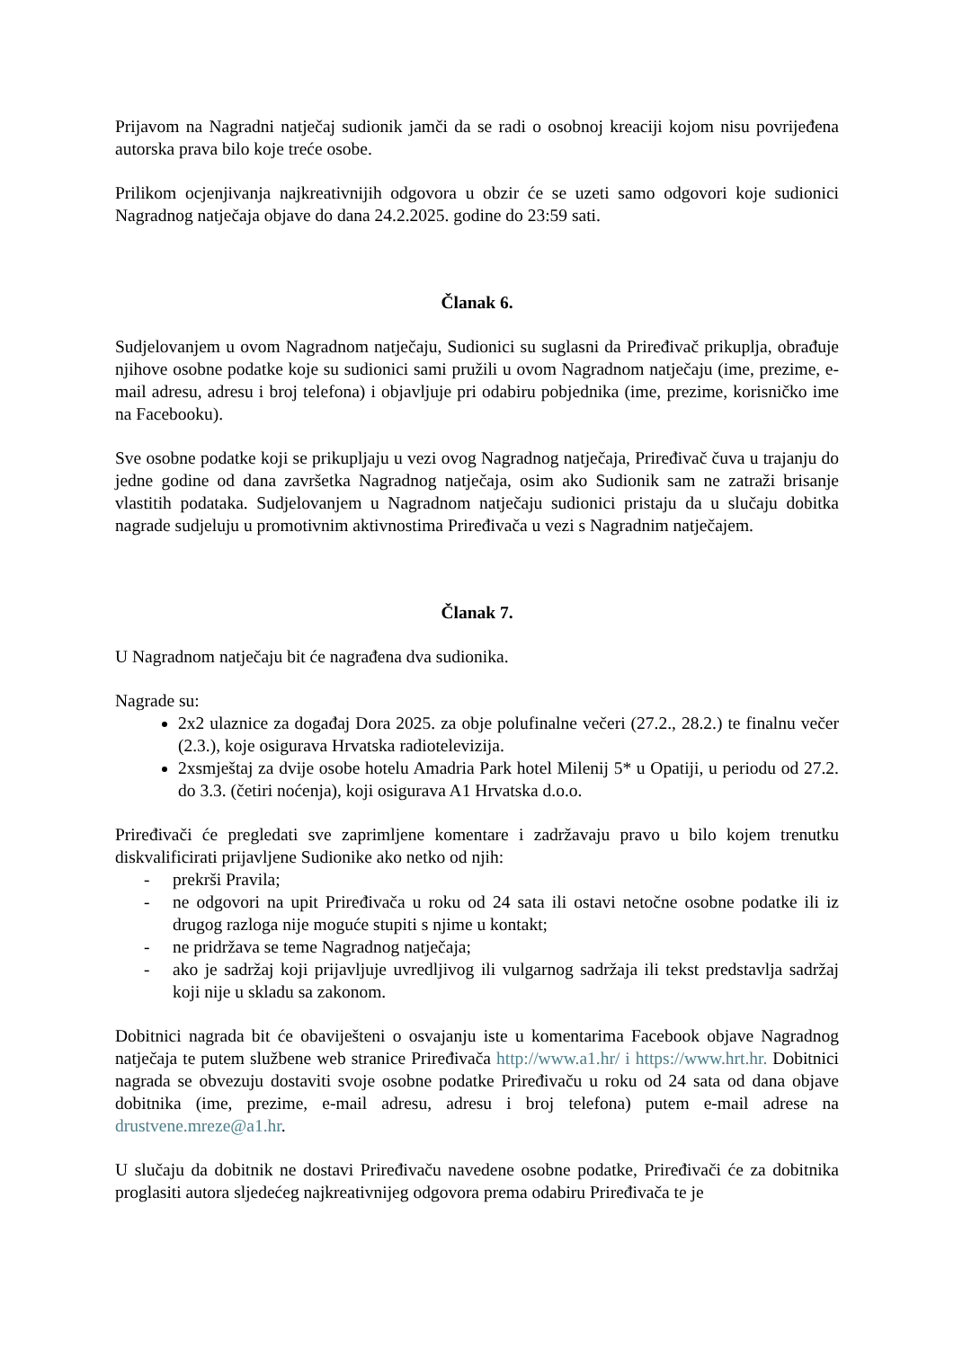Prijavom na Nagradni natječaj sudionik jamči da se radi o osobnoj kreaciji kojom nisu povrijeđena autorska prava bilo koje treće osobe.
Prilikom ocjenjivanja najkreativnijih odgovora u obzir će se uzeti samo odgovori koje sudionici Nagradnog natječaja objave do dana 24.2.2025. godine do 23:59 sati.
Članak 6.
Sudjelovanjem u ovom Nagradnom natječaju, Sudionici su suglasni da Priređivač prikuplja, obrađuje njihove osobne podatke koje su sudionici sami pružili u ovom Nagradnom natječaju (ime, prezime, e-mail adresu, adresu i broj telefona) i objavljuje pri odabiru pobjednika (ime, prezime, korisničko ime na Facebooku).
Sve osobne podatke koji se prikupljaju u vezi ovog Nagradnog natječaja, Priređivač čuva u trajanju do jedne godine od dana završetka Nagradnog natječaja, osim ako Sudionik sam ne zatraži brisanje vlastitih podataka. Sudjelovanjem u Nagradnom natječaju sudionici pristaju da u slučaju dobitka nagrade sudjeluju u promotivnim aktivnostima Priređivača u vezi s Nagradnim natječajem.
Članak 7.
U Nagradnom natječaju bit će nagrađena dva sudionika.
Nagrade su:
2x2 ulaznice za događaj Dora 2025. za obje polufinalne večeri (27.2., 28.2.) te finalnu večer (2.3.), koje osigurava Hrvatska radiotelevizija.
2xsmještaj za dvije osobe hotelu Amadria Park hotel Milenij 5* u Opatiji, u periodu od 27.2. do 3.3. (četiri noćenja), koji osigurava A1 Hrvatska d.o.o.
Priređivači će pregledati sve zaprimljene komentare i zadržavaju pravo u bilo kojem trenutku diskvalificirati prijavljene Sudionike ako netko od njih:
- prekrši Pravila;
- ne odgovori na upit Priređivača u roku od 24 sata ili ostavi netočne osobne podatke ili iz drugog razloga nije moguće stupiti s njime u kontakt;
- ne pridržava se teme Nagradnog natječaja;
- ako je sadržaj koji prijavljuje uvredljivog ili vulgarnog sadržaja ili tekst predstavlja sadržaj koji nije u skladu sa zakonom.
Dobitnici nagrada bit će obaviješteni o osvajanju iste u komentarima Facebook objave Nagradnog natječaja te putem službene web stranice Priređivača http://www.a1.hr/ i https://www.hrt.hr. Dobitnici nagrada se obvezuju dostaviti svoje osobne podatke Priređivaču u roku od 24 sata od dana objave dobitnika (ime, prezime, e-mail adresu, adresu i broj telefona) putem e-mail adrese na drustvene.mreze@a1.hr.
U slučaju da dobitnik ne dostavi Priređivaču navedene osobne podatke, Priređivači će za dobitnika proglasiti autora sljedećeg najkreativnijeg odgovora prema odabiru Priređivača te je